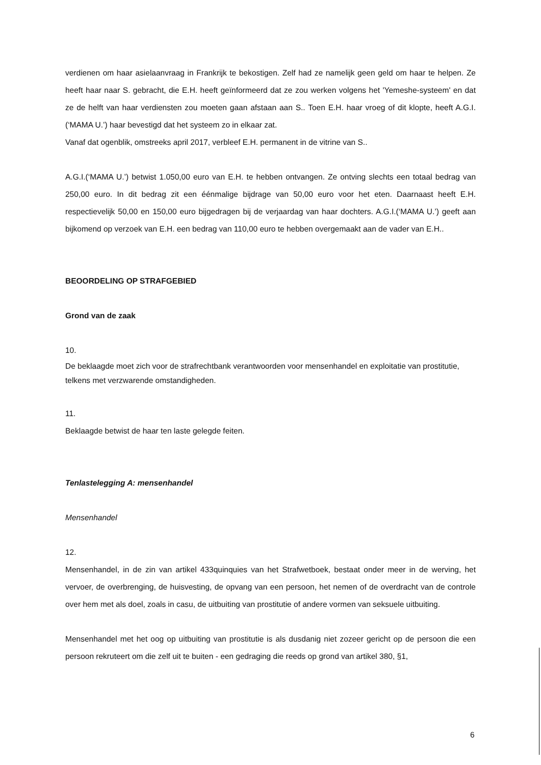verdienen om haar asielaanvraag in Frankrijk te bekostigen. Zelf had ze namelijk geen geld om haar te helpen. Ze heeft haar naar S. gebracht, die E.H. heeft geïnformeerd dat ze zou werken volgens het 'Yemeshe-systeem' en dat ze de helft van haar verdiensten zou moeten gaan afstaan aan S.. Toen E.H. haar vroeg of dit klopte, heeft A.G.I.(‘MAMA U.’) haar bevestigd dat het systeem zo in elkaar zat.
Vanaf dat ogenblik, omstreeks april 2017, verbleef E.H. permanent in de vitrine van S..
A.G.I.(‘MAMA U.’) betwist 1.050,00 euro van E.H. te hebben ontvangen. Ze ontving slechts een totaal bedrag van 250,00 euro. In dit bedrag zit een éénmalige bijdrage van 50,00 euro voor het eten. Daarnaast heeft E.H. respectievelijk 50,00 en 150,00 euro bijgedragen bij de verjaardag van haar dochters. A.G.I.(‘MAMA U.’) geeft aan bijkomend op verzoek van E.H. een bedrag van 110,00 euro te hebben overgemaakt aan de vader van E.H..
BEOORDELING OP STRAFGEBIED
Grond van de zaak
10.
De beklaagde moet zich voor de strafrechtbank verantwoorden voor mensenhandel en exploitatie van prostitutie, telkens met verzwarende omstandigheden.
11.
Beklaagde betwist de haar ten laste gelegde feiten.
Tenlastelegging A: mensenhandel
Mensenhandel
12.
Mensenhandel, in de zin van artikel 433quinquies van het Strafwetboek, bestaat onder meer in de werving, het vervoer, de overbrenging, de huisvesting, de opvang van een persoon, het nemen of de overdracht van de controle over hem met als doel, zoals in casu, de uitbuiting van prostitutie of andere vormen van seksuele uitbuiting.
Mensenhandel met het oog op uitbuiting van prostitutie is als dusdanig niet zozeer gericht op de persoon die een persoon rekruteert om die zelf uit te buiten - een gedraging die reeds op grond van artikel 380, §1,
6